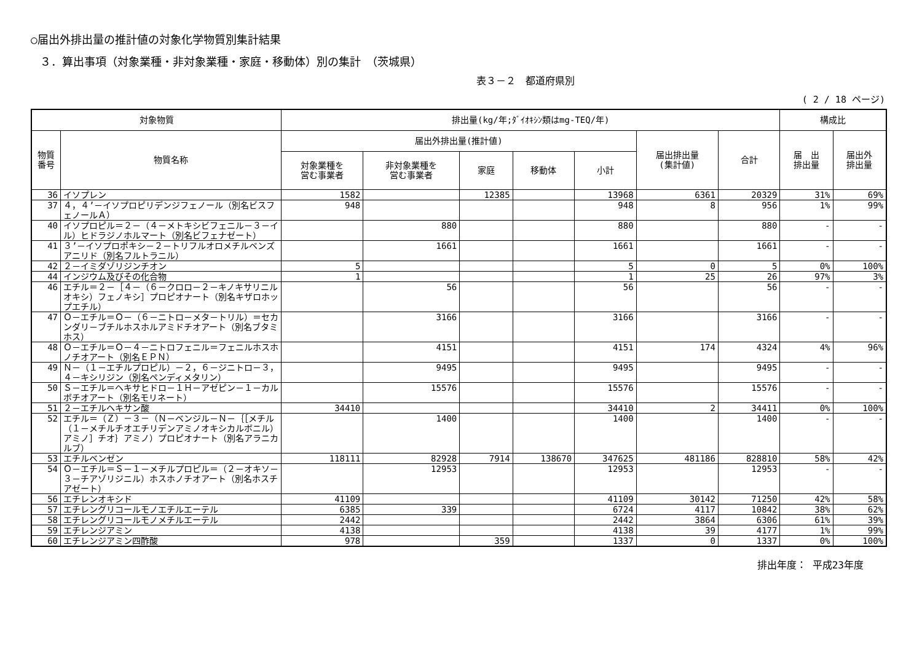○届出外排出量の推計値の対象化学物質別集計結果
３．算出事項（対象業種・非対象業種・家庭・移動体）別の集計　（茨城県）
表３－２　都道府県別
( 2 / 18 ページ)
| 対象物質 | | 排出量(kg/年;ﾀﾞｲｵｷｼﾝ類はmg-TEQ/年) | | | | | | | 構成比 | |
| --- | --- | --- | --- | --- | --- | --- | --- | --- | --- | --- |
| 物質 番号 | 物質名称 | 届出外排出量(推計値) | | | | | 届出排出量 (集計値) | 合計 | 届 出 排出量 | 届出外 排出量 |
| | | 対象業種を 営む事業者 | 非対象業種を 営む事業者 | 家庭 | 移動体 | 小計 | | | | |
| 36 | イソプレン | 1582 | | 12385 | | 13968 | 6361 | 20329 | 31% | 69% |
| 37 | ４，４’－イソプロピリデンジフェノール（別名ビスフェノールＡ） | 948 | | | | 948 | 8 | 956 | 1% | 99% |
| 40 | イソプロピル＝２－（４－メトキシビフェニル－３－イル）ヒドラジノホルマート（別名ビフェナゼート） | | 880 | | | 880 | | 880 | - | - |
| 41 | ３’－イソプロポキシ－２－トリフルオロメチルベンズアニリド（別名フルトラニル） | | 1661 | | | 1661 | | 1661 | - | - |
| 42 | ２－イミダゾリジンチオン | 5 | | | | 5 | 0 | 5 | 0% | 100% |
| 44 | インジウム及びその化合物 | 1 | | | | 1 | 25 | 26 | 97% | 3% |
| 46 | エチル＝２－［４－（６－クロロ－２－キノキサリニルオキシ）フェノキシ］プロピオナート（別名キザロホップエチル） | | 56 | | | 56 | | 56 | - | - |
| 47 | Ｏ－エチル＝Ｏ－（６－ニトロ－メタ－トリル）＝セカンダリ－ブチルホスホルアミドチオアート（別名ブタミホス） | | 3166 | | | 3166 | | 3166 | - | - |
| 48 | Ｏ－エチル＝Ｏ－４－ニトロフェニル＝フェニルホスホノチオアート（別名ＥＰＮ） | | 4151 | | | 4151 | 174 | 4324 | 4% | 96% |
| 49 | Ｎ－（１－エチルプロピル）－２，６－ジニトロ－３，４－キシリジン（別名ペンディメタリン） | | 9495 | | | 9495 | | 9495 | - | - |
| 50 | Ｓ－エチル＝ヘキサヒドロ－１Ｈ－アゼピン－１－カルボチオアート（別名モリネート） | | 15576 | | | 15576 | | 15576 | - | - |
| 51 | ２－エチルヘキサン酸 | 34410 | | | | 34410 | 2 | 34411 | 0% | 100% |
| 52 | エチル＝（Ｚ）－３－（Ｎ－ベンジル－Ｎ－｛［メチル（１－メチルチオエチリデンアミノオキシカルボニル）アミノ］チオ｝アミノ）プロピオナート（別名アラニカルブ） | | 1400 | | | 1400 | | 1400 | - | - |
| 53 | エチルベンゼン | 118111 | 82928 | 7914 | 138670 | 347625 | 481186 | 828810 | 58% | 42% |
| 54 | Ｏ－エチル＝Ｓ－１－メチルプロピル＝（２－オキソ－３－チアゾリジニル）ホスホノチオアート（別名ホスチアゼート） | | 12953 | | | 12953 | | 12953 | - | - |
| 56 | エチレンオキシド | 41109 | | | | 41109 | 30142 | 71250 | 42% | 58% |
| 57 | エチレングリコールモノエチルエーテル | 6385 | 339 | | | 6724 | 4117 | 10842 | 38% | 62% |
| 58 | エチレングリコールモノメチルエーテル | 2442 | | | | 2442 | 3864 | 6306 | 61% | 39% |
| 59 | エチレンジアミン | 4138 | | | | 4138 | 39 | 4177 | 1% | 99% |
| 60 | エチレンジアミン四酢酸 | 978 | | 359 | | 1337 | 0 | 1337 | 0% | 100% |
排出年度： 平成23年度